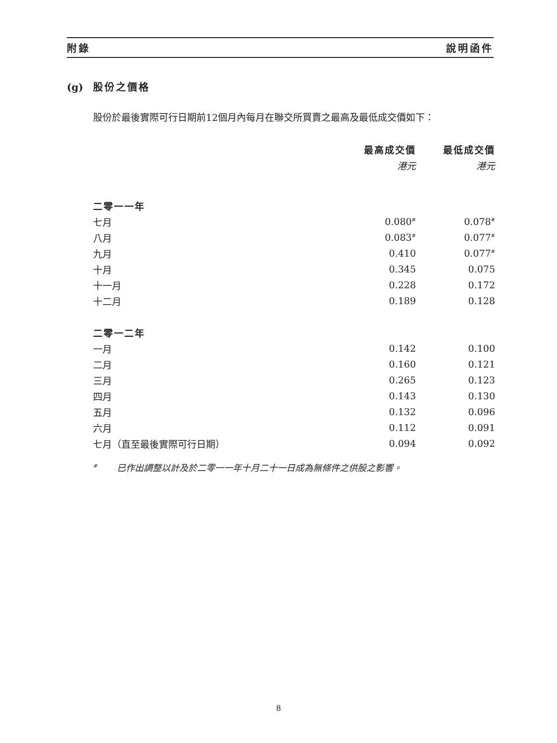附錄 說明函件
(g) 股份之價格
股份於最後實際可行日期前12個月內每月在聯交所買賣之最高及最低成交價如下：
| | 最高成交價 | 最低成交價 |
| --- | --- | --- |
| | 港元 | 港元 |
| 二零一一年 | | |
| 七月 | 0.080<sup>#</sup> | 0.078<sup>#</sup> |
| 八月 | 0.083<sup>#</sup> | 0.077<sup>#</sup> |
| 九月 | 0.410 | 0.077<sup>#</sup> |
| 十月 | 0.345 | 0.075 |
| 十一月 | 0.228 | 0.172 |
| 十二月 | 0.189 | 0.128 |
| 二零一二年 | | |
| 一月 | 0.142 | 0.100 |
| 二月 | 0.160 | 0.121 |
| 三月 | 0.265 | 0.123 |
| 四月 | 0.143 | 0.130 |
| 五月 | 0.132 | 0.096 |
| 六月 | 0.112 | 0.091 |
| 七月（直至最後實際可行日期） | 0.094 | 0.092 |
<sup>#</sup> 已作出調整以計及於二零一一年十月二十一日成為無條件之供股之影響。
8